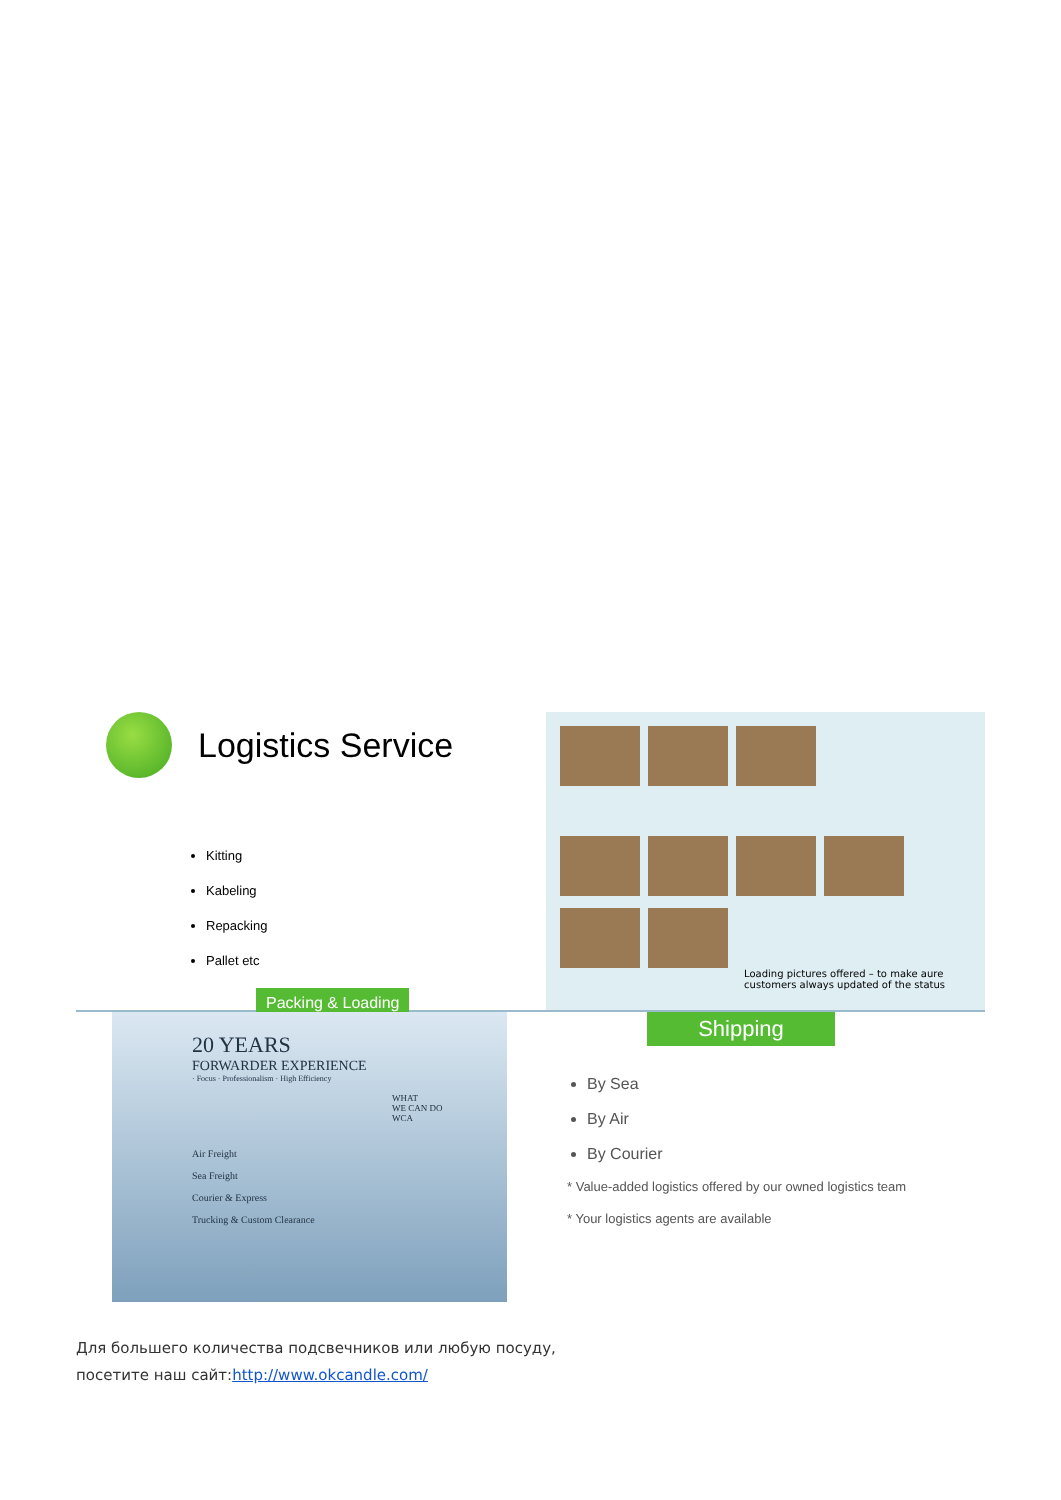Logistics Service
Kitting
Kabeling
Repacking
Pallet etc
Packing & Loading
Loading pictures offered – to make aure
customers always updated of the status
20 YEARS
FORWARDER EXPERIENCE
· Focus · Professionalism · High Efficiency
WHAT
WE CAN DO
WCA
Air Freight
Sea Freight
Courier & Express
Trucking & Custom Clearance
Shipping
By Sea
By Air
By Courier
* Value-added logistics offered by our owned logistics team
* Your logistics agents are available
Для большего количества подсвечников или любую посуду,
посетите наш сайт:http://www.okcandle.com/